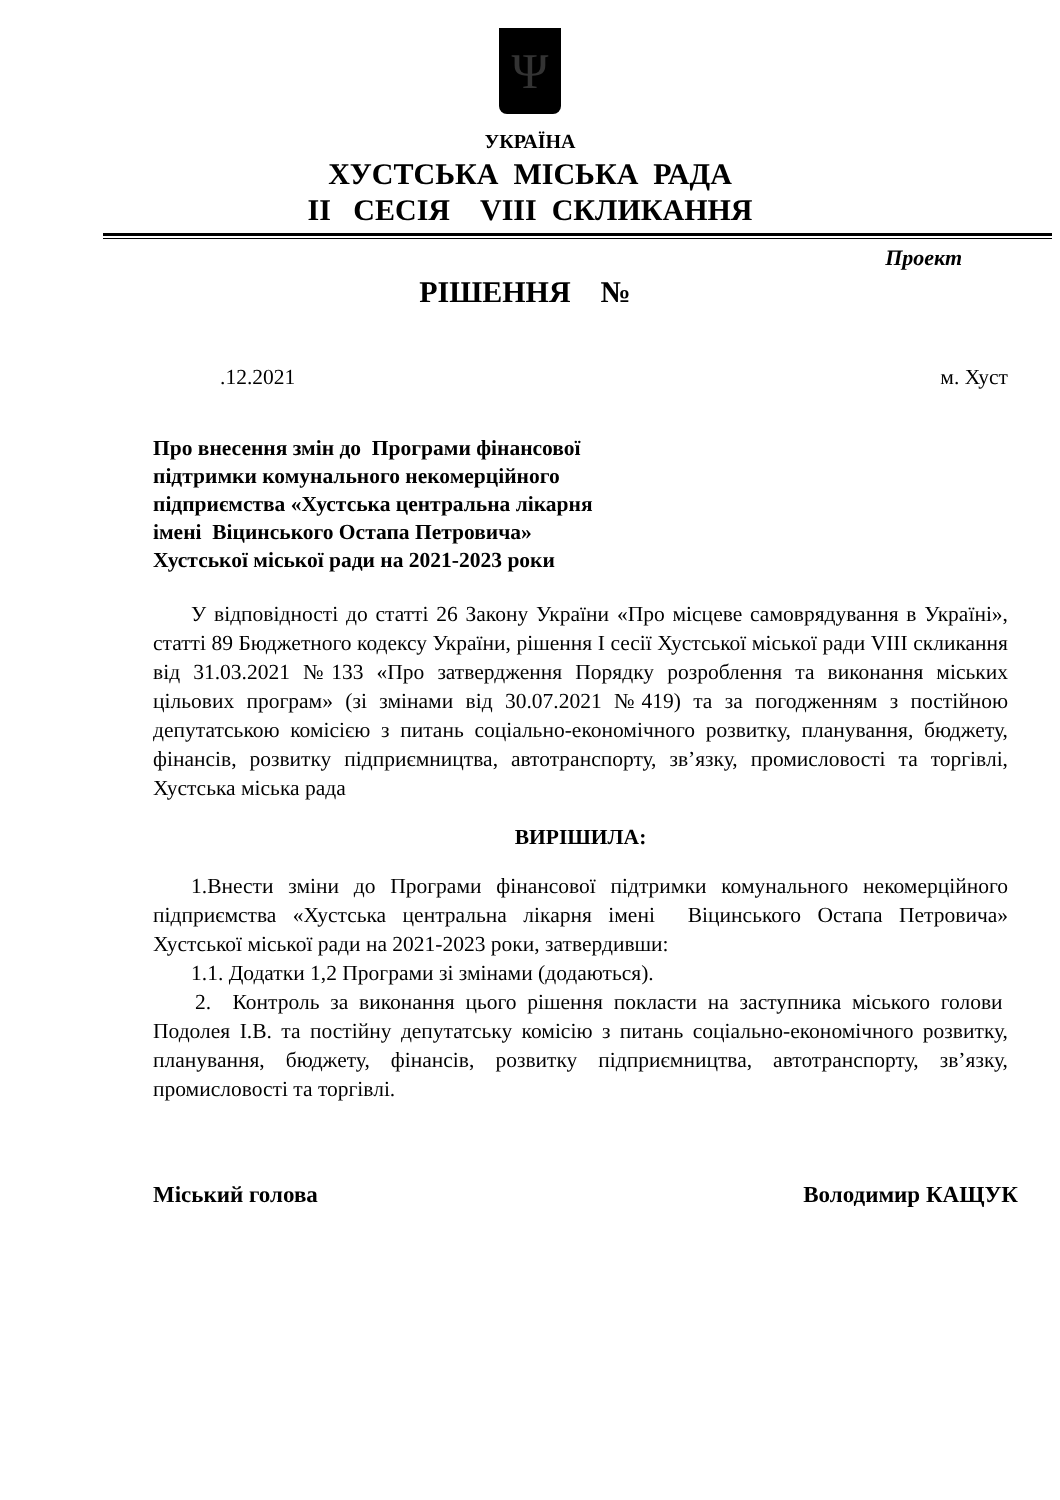Ψ
УКРАЇНА
ХУСТСЬКА МІСЬКА РАДА
ІІ СЕСІЯ VIII СКЛИКАННЯ
Проект
РІШЕННЯ №
.12.2021 м. Хуст
Про внесення змін до Програми фінансової
підтримки комунального некомерційного
підприємства «Хустська центральна лікарня
імені Віцинського Остапа Петровича»
Хустської міської ради на 2021-2023 роки
У відповідності до статті 26 Закону України «Про місцеве самоврядування в Україні», статті 89 Бюджетного кодексу України, рішення І сесії Хустської міської ради VIII скликання від 31.03.2021 №133 «Про затвердження Порядку розроблення та виконання міських цільових програм» (зі змінами від 30.07.2021 №419) та за погодженням з постійною депутатською комісією з питань соціально-економічного розвитку, планування, бюджету, фінансів, розвитку підприємництва, автотранспорту, зв’язку, промисловості та торгівлі, Хустська міська рада
ВИРІШИЛА:
1.Внести зміни до Програми фінансової підтримки комунального некомерційного підприємства «Хустська центральна лікарня імені Віцинського Остапа Петровича» Хустської міської ради на 2021-2023 роки, затвердивши:
1.1. Додатки 1,2 Програми зі змінами (додаються).
2. Контроль за виконання цього рішення покласти на заступника міського голови Подолея І.В. та постійну депутатську комісію з питань соціально-економічного розвитку, планування, бюджету, фінансів, розвитку підприємництва, автотранспорту, зв’язку, промисловості та торгівлі.
Міський голова Володимир КАЩУК